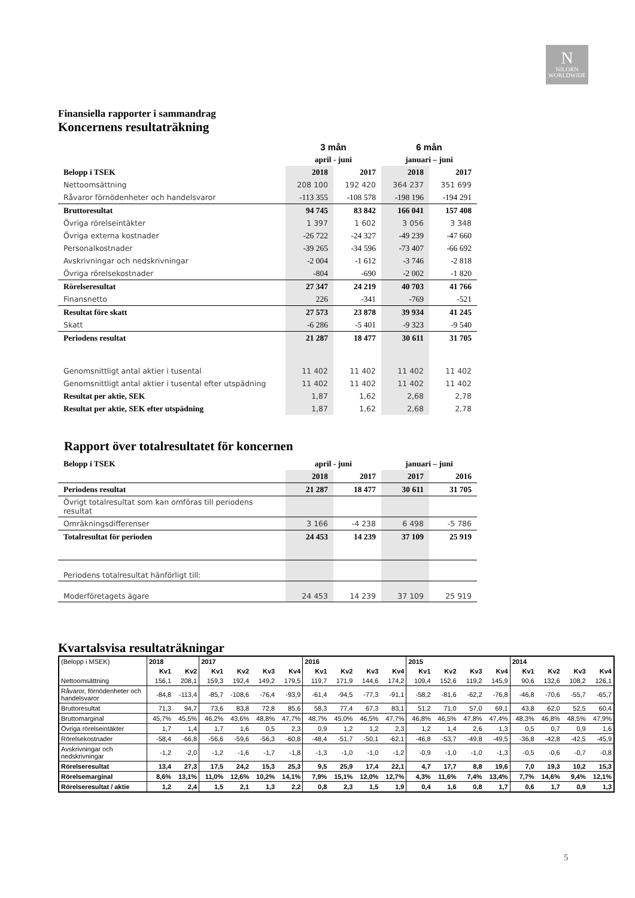N
NILORN
WORLDWIDE
Finansiella rapporter i sammandrag
Koncernens resultaträkning
| | 3 mån | | 6 mån | |
| | april - juni | | januari – juni | |
| Belopp i TSEK | 2018 | 2017 | 2018 | 2017 |
| Nettoomsättning | 208 100 | 192 420 | 364 237 | 351 699 |
| Råvaror förnödenheter och handelsvaror | -113 355 | -108 578 | -198 196 | -194 291 |
| Bruttoresultat | 94 745 | 83 842 | 166 041 | 157 408 |
| Övriga rörelseintäkter | 1 397 | 1 602 | 3 056 | 3 348 |
| Övriga externa kostnader | -26 722 | -24 327 | -49 239 | -47 660 |
| Personalkostnader | -39 265 | -34 596 | -73 407 | -66 692 |
| Avskrivningar och nedskrivningar | -2 004 | -1 612 | -3 746 | -2 818 |
| Övriga rörelsekostnader | -804 | -690 | -2 002 | -1 820 |
| Rörelseresultat | 27 347 | 24 219 | 40 703 | 41 766 |
| Finansnetto | 226 | -341 | -769 | -521 |
| Resultat före skatt | 27 573 | 23 878 | 39 934 | 41 245 |
| Skatt | -6 286 | -5 401 | -9 323 | -9 540 |
| Periodens resultat | 21 287 | 18 477 | 30 611 | 31 705 |
| Genomsnittligt antal aktier i tusental | 11 402 | 11 402 | 11 402 | 11 402 |
| Genomsnittligt antal aktier i tusental efter utspädning | 11 402 | 11 402 | 11 402 | 11 402 |
| Resultat per aktie, SEK | 1,87 | 1,62 | 2,68 | 2,78 |
| Resultat per aktie, SEK efter utspädning | 1,87 | 1,62 | 2,68 | 2,78 |
Rapport över totalresultatet för koncernen
| Belopp i TSEK | april - juni | | januari – juni | |
| | 2018 | 2017 | 2017 | 2016 |
| Periodens resultat | 21 287 | 18 477 | 30 611 | 31 705 |
| Övrigt totalresultat som kan omföras till periodens resultat | | | | |
| Omräkningsdifferenser | 3 166 | -4 238 | 6 498 | -5 786 |
| Totalresultat för perioden | 24 453 | 14 239 | 37 109 | 25 919 |
| Periodens totalresultat hänförligt till: | | | | |
| Moderföretagets ägare | 24 453 | 14 239 | 37 109 | 25 919 |
Kvartalsvisa resultaträkningar
| (Belopp i MSEK) | 2018 | | 2017 | | | | 2016 | | | | 2015 | | | | 2014 | | | |
| | Kv1 | Kv2 | Kv1 | Kv2 | Kv3 | Kv4 | Kv1 | Kv2 | Kv3 | Kv4 | Kv1 | Kv2 | Kv3 | Kv4 | Kv1 | Kv2 | Kv3 | Kv4 |
| Nettoomsättning | 156,1 | 208,1 | 159,3 | 192,4 | 149,2 | 179,5 | 119,7 | 171,9 | 144,6 | 174,2 | 109,4 | 152,6 | 119,2 | 145,9 | 90,6 | 132,6 | 108,2 | 126,1 |
| Råvaror, förnödenheter och handelsvaror | -84,8 | -113,4 | -85,7 | -108,6 | -76,4 | -93,9 | -61,4 | -94,5 | -77,3 | -91,1 | -58,2 | -81,6 | -62,2 | -76,8 | -46,8 | -70,6 | -55,7 | -65,7 |
| Bruttoresultat | 71,3 | 94,7 | 73,6 | 83,8 | 72,8 | 85,6 | 58,3 | 77,4 | 67,3 | 83,1 | 51,2 | 71,0 | 57,0 | 69,1 | 43,8 | 62,0 | 52,5 | 60,4 |
| Bruttomarginal | 45,7% | 45,5% | 46,2% | 43,6% | 48,8% | 47,7% | 48,7% | 45,0% | 46,5% | 47,7% | 46,8% | 46,5% | 47,8% | 47,4% | 48,3% | 46,8% | 48,5% | 47,9% |
| Övriga rörelseintäkter | 1,7 | 1,4 | 1,7 | 1,6 | 0,5 | 2,3 | 0,9 | 1,2 | 1,2 | 2,3 | 1,2 | 1,4 | 2,6 | 1,3 | 0,5 | 0,7 | 0,9 | 1,6 |
| Rörelsekostnader | -58,4 | -66,8 | -56,6 | -59,6 | -56,3 | -60,8 | -48,4 | -51,7 | -50,1 | -62,1 | -46,8 | -53,7 | -49,8 | -49,5 | -36,8 | -42,8 | -42,5 | -45,9 |
| Avskrivningar och nedskrivningar | -1,2 | -2,0 | -1,2 | -1,6 | -1,7 | -1,8 | -1,3 | -1,0 | -1,0 | -1,2 | -0,9 | -1,0 | -1,0 | -1,3 | -0,5 | -0,6 | -0,7 | -0,8 |
| Rörelseresultat | 13,4 | 27,3 | 17,5 | 24,2 | 15,3 | 25,3 | 9,5 | 25,9 | 17,4 | 22,1 | 4,7 | 17,7 | 8,8 | 19,6 | 7,0 | 19,3 | 10,2 | 15,3 |
| Rörelsemarginal | 8,6% | 13,1% | 11,0% | 12,6% | 10,2% | 14,1% | 7,9% | 15,1% | 12,0% | 12,7% | 4,3% | 11,6% | 7,4% | 13,4% | 7,7% | 14,6% | 9,4% | 12,1% |
| Rörelseresultat / aktie | 1,2 | 2,4 | 1,5 | 2,1 | 1,3 | 2,2 | 0,8 | 2,3 | 1,5 | 1,9 | 0,4 | 1,6 | 0,8 | 1,7 | 0,6 | 1,7 | 0,9 | 1,3 |
5